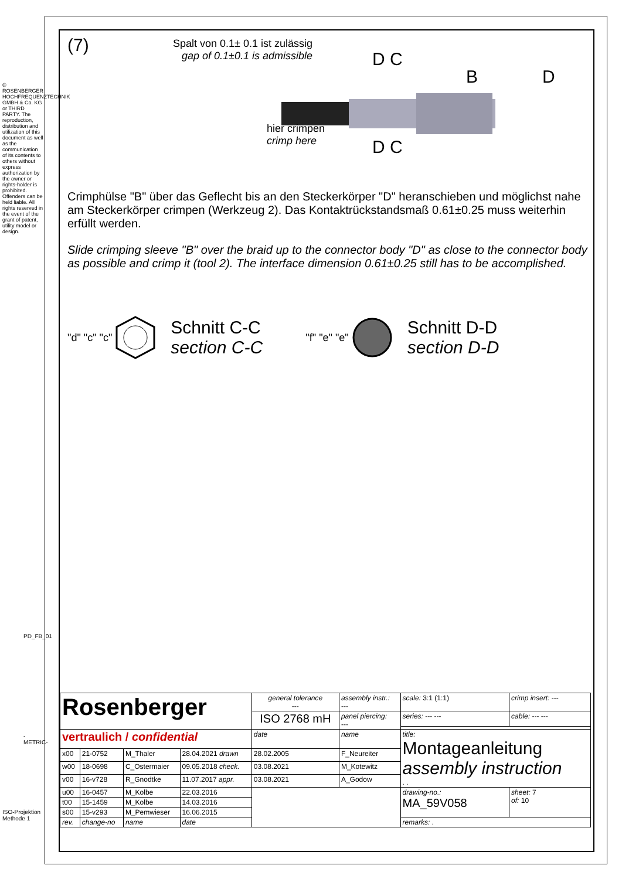© ROSENBERGER HOCHFREQUENZTECHNIK GMBH & Co. KG or THIRD PARTY. The reproduction, distribution and utilization of this document as well as the communication of its contents to others without express authorization by the owner or rights-holder is prohibited. Offenders can be held liable. All rights reserved in the event of the grant of patent, utility model or design.
PD_FB_01
-METRIC-
ISO-Projektion Methode 1
(7)
Spalt von 0.1± 0.1 ist zulässig
gap of 0.1±0.1 is admissible
D C
B D
hier crimpen
crimp here
D C
Crimphülse "B" über das Geflecht bis an den Steckerkörper "D" heranschieben und möglichst nahe am Steckerkörper crimpen (Werkzeug 2). Das Kontaktrückstandsmaß 0.61±0.25 muss weiterhin erfüllt werden.
Slide crimping sleeve "B" over the braid up to the connector body "D" as close to the connector body as possible and crimp it (tool 2). The interface dimension 0.61±0.25 still has to be accomplished.
"d" "c" "c"
Schnitt C-C
section C-C
"f" "e" "e"
Schnitt D-D
section D-D
| Rosenberger | | | | general tolerance --- | assembly instr.: --- | scale: 3:1 (1:1) | crimp insert: --- | |
| | | | | ISO 2768 mH | panel piercing: --- | series: --- --- | cable: --- --- | |
| vertraulich / confidential | | | | date | name | title: Montageanleitung assembly instruction . . | | |
| x00 | 21-0752 | M_Thaler | 28.04.2021 drawn | 28.02.2005 | F_Neureiter | | | |
| w00 | 18-0698 | C_Ostermaier | 09.05.2018 check. | 03.08.2021 | M_Kotewitz | | | |
| v00 | 16-v728 | R_Gnodtke | 11.07.2017 appr. | 03.08.2021 | A_Godow | | | |
| u00 | 16-0457 | M_Kolbe | 22.03.2016 | | | drawing-no.: MA_59V058 | | sheet: 7 of: 10 |
| t00 | 15-1459 | M_Kolbe | 14.03.2016 | | | | | |
| s00 | 15-v293 | M_Pemwieser | 16.06.2015 | | | | | |
| rev. | change-no | name | date | | | remarks: . | | |